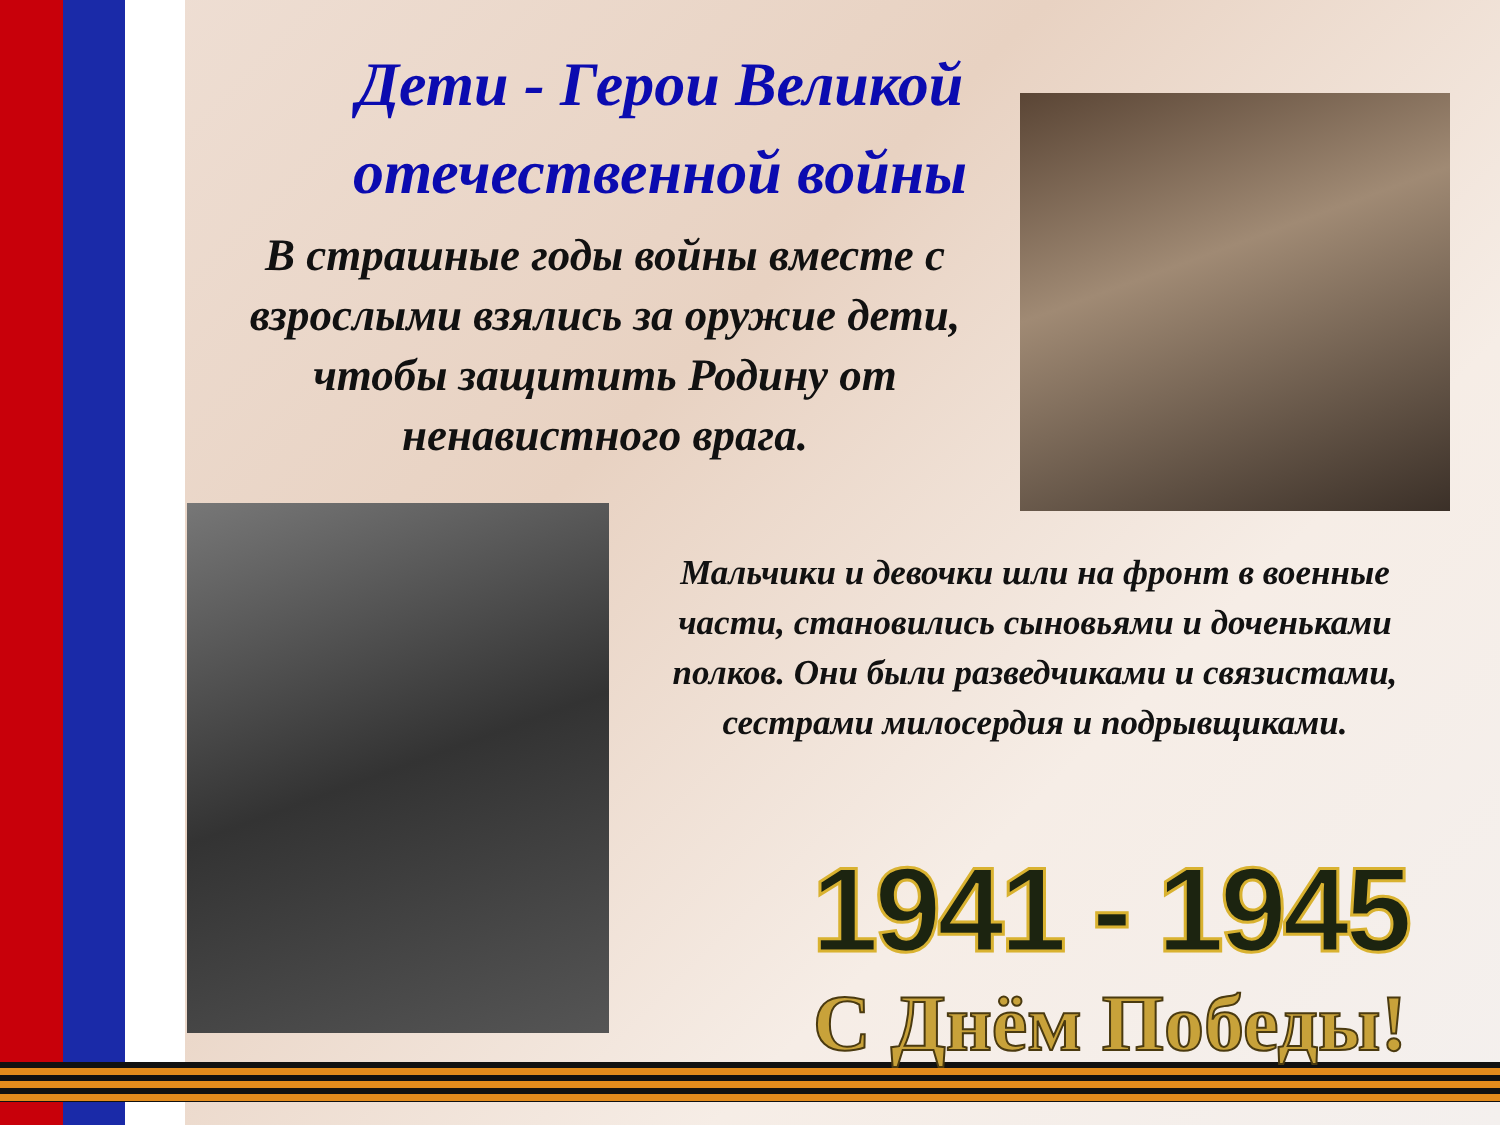Дети - Герои Великой отечественной войны
В страшные годы войны вместе с взрослыми взялись за оружие дети, чтобы защитить Родину от ненавистного врага.
Мальчики и девочки шли на фронт в военные части, становились сыновьями и доченьками полков. Они были разведчиками и связистами, сестрами милосердия и подрывщиками.
1941 - 1945
С Днём Победы!